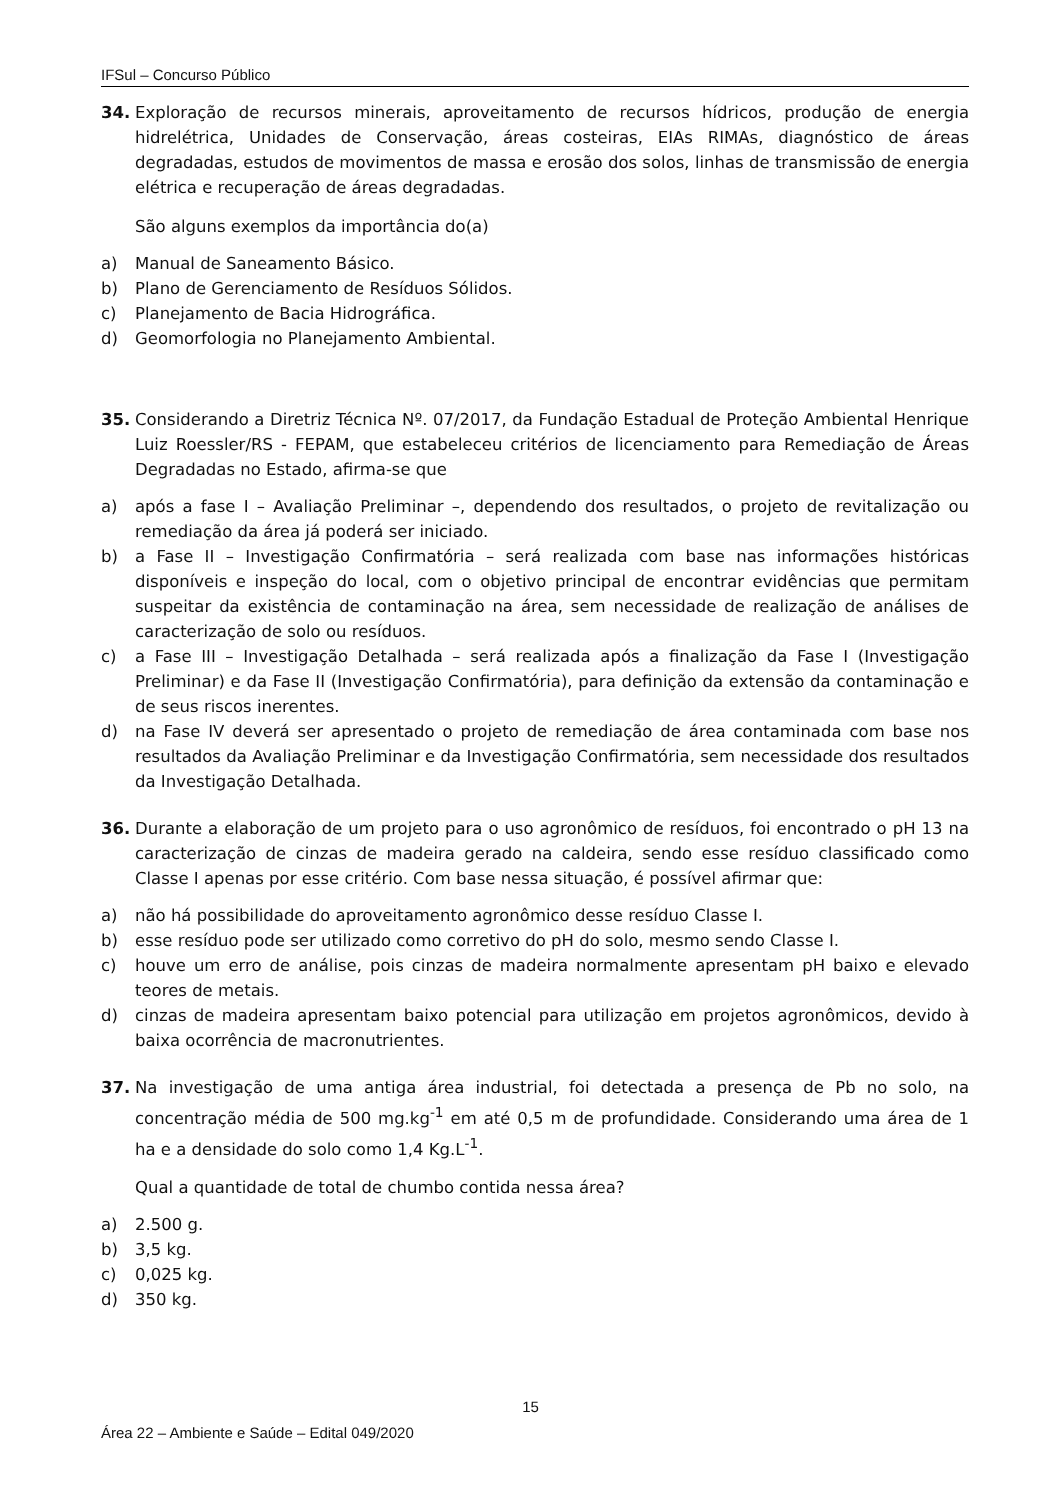IFSul – Concurso Público
34. Exploração de recursos minerais, aproveitamento de recursos hídricos, produção de energia hidrelétrica, Unidades de Conservação, áreas costeiras, EIAs RIMAs, diagnóstico de áreas degradadas, estudos de movimentos de massa e erosão dos solos, linhas de transmissão de energia elétrica e recuperação de áreas degradadas.
São alguns exemplos da importância do(a)
a) Manual de Saneamento Básico.
b) Plano de Gerenciamento de Resíduos Sólidos.
c) Planejamento de Bacia Hidrográfica.
d) Geomorfologia no Planejamento Ambiental.
35. Considerando a Diretriz Técnica Nº. 07/2017, da Fundação Estadual de Proteção Ambiental Henrique Luiz Roessler/RS - FEPAM, que estabeleceu critérios de licenciamento para Remediação de Áreas Degradadas no Estado, afirma-se que
a) após a fase I – Avaliação Preliminar –, dependendo dos resultados, o projeto de revitalização ou remediação da área já poderá ser iniciado.
b) a Fase II – Investigação Confirmatória – será realizada com base nas informações históricas disponíveis e inspeção do local, com o objetivo principal de encontrar evidências que permitam suspeitar da existência de contaminação na área, sem necessidade de realização de análises de caracterização de solo ou resíduos.
c) a Fase III – Investigação Detalhada – será realizada após a finalização da Fase I (Investigação Preliminar) e da Fase II (Investigação Confirmatória), para definição da extensão da contaminação e de seus riscos inerentes.
d) na Fase IV deverá ser apresentado o projeto de remediação de área contaminada com base nos resultados da Avaliação Preliminar e da Investigação Confirmatória, sem necessidade dos resultados da Investigação Detalhada.
36. Durante a elaboração de um projeto para o uso agronômico de resíduos, foi encontrado o pH 13 na caracterização de cinzas de madeira gerado na caldeira, sendo esse resíduo classificado como Classe I apenas por esse critério. Com base nessa situação, é possível afirmar que:
a) não há possibilidade do aproveitamento agronômico desse resíduo Classe I.
b) esse resíduo pode ser utilizado como corretivo do pH do solo, mesmo sendo Classe I.
c) houve um erro de análise, pois cinzas de madeira normalmente apresentam pH baixo e elevado teores de metais.
d) cinzas de madeira apresentam baixo potencial para utilização em projetos agronômicos, devido à baixa ocorrência de macronutrientes.
37. Na investigação de uma antiga área industrial, foi detectada a presença de Pb no solo, na concentração média de 500 mg.kg<sup>-1</sup> em até 0,5 m de profundidade. Considerando uma área de 1 ha e a densidade do solo como 1,4 Kg.L<sup>-1</sup>.
Qual a quantidade de total de chumbo contida nessa área?
a) 2.500 g.
b) 3,5 kg.
c) 0,025 kg.
d) 350 kg.
15
Área 22 – Ambiente e Saúde – Edital 049/2020